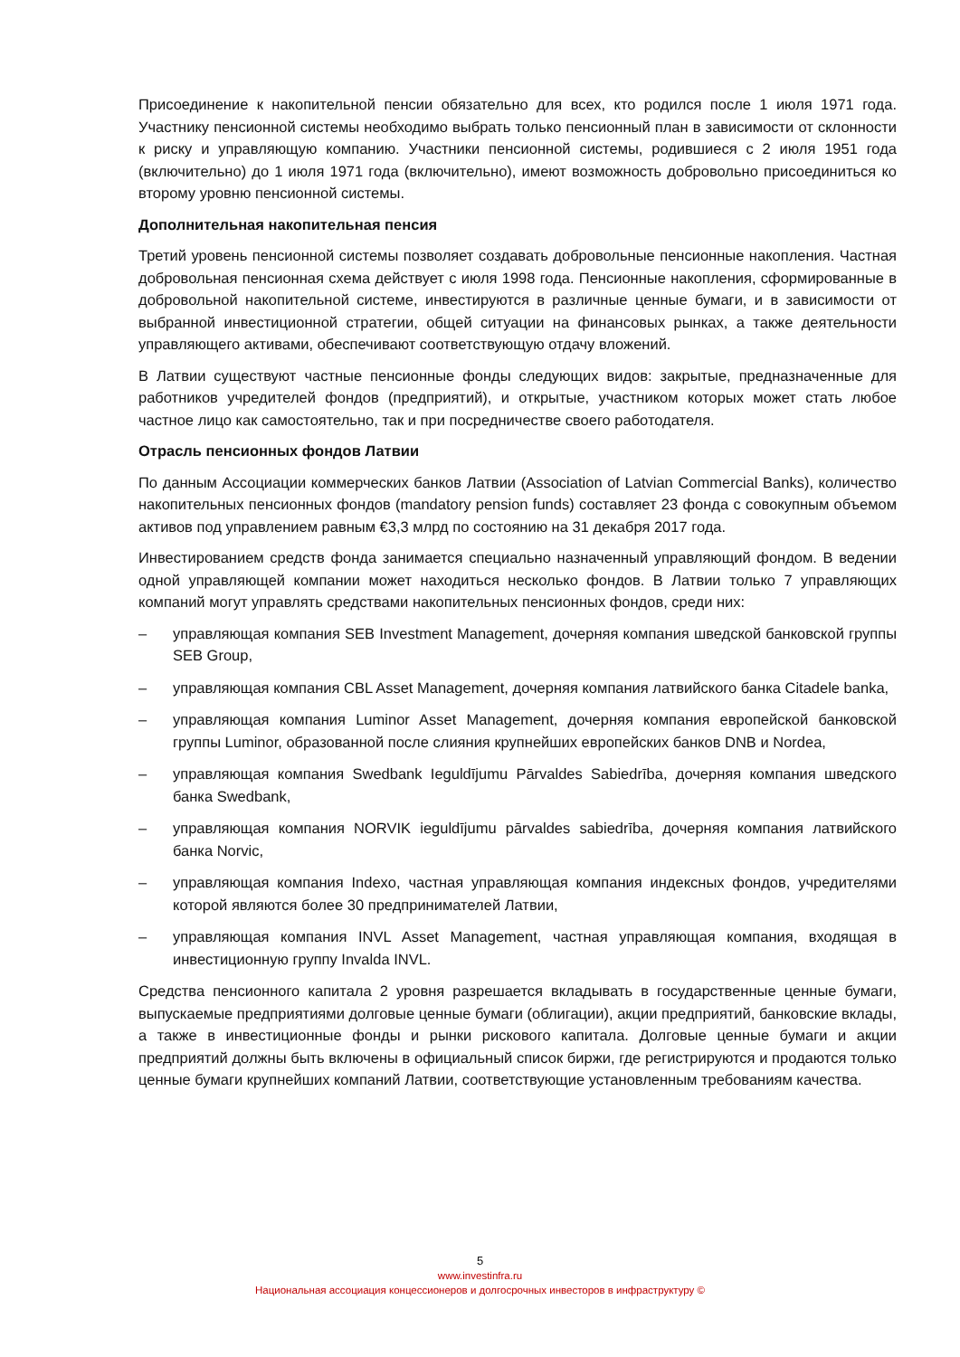Присоединение к накопительной пенсии обязательно для всех, кто родился после 1 июля 1971 года. Участнику пенсионной системы необходимо выбрать только пенсионный план в зависимости от склонности к риску и управляющую компанию. Участники пенсионной системы, родившиеся с 2 июля 1951 года (включительно) до 1 июля 1971 года (включительно), имеют возможность добровольно присоединиться ко второму уровню пенсионной системы.
Дополнительная накопительная пенсия
Третий уровень пенсионной системы позволяет создавать добровольные пенсионные накопления. Частная добровольная пенсионная схема действует с июля 1998 года. Пенсионные накопления, сформированные в добровольной накопительной системе, инвестируются в различные ценные бумаги, и в зависимости от выбранной инвестиционной стратегии, общей ситуации на финансовых рынках, а также деятельности управляющего активами, обеспечивают соответствующую отдачу вложений.
В Латвии существуют частные пенсионные фонды следующих видов: закрытые, предназначенные для работников учредителей фондов (предприятий), и открытые, участником которых может стать любое частное лицо как самостоятельно, так и при посредничестве своего работодателя.
Отрасль пенсионных фондов Латвии
По данным Ассоциации коммерческих банков Латвии (Association of Latvian Commercial Banks), количество накопительных пенсионных фондов (mandatory pension funds) составляет 23 фонда с совокупным объемом активов под управлением равным €3,3 млрд по состоянию на 31 декабря 2017 года.
Инвестированием средств фонда занимается специально назначенный управляющий фондом. В ведении одной управляющей компании может находиться несколько фондов. В Латвии только 7 управляющих компаний могут управлять средствами накопительных пенсионных фондов, среди них:
– управляющая компания SEB Investment Management, дочерняя компания шведской банковской группы SEB Group,
– управляющая компания CBL Asset Management, дочерняя компания латвийского банка Citadele banka,
– управляющая компания Luminor Asset Management, дочерняя компания европейской банковской группы Luminor, образованной после слияния крупнейших европейских банков DNB и Nordea,
– управляющая компания Swedbank Ieguldījumu Pārvaldes Sabiedrība, дочерняя компания шведского банка Swedbank,
– управляющая компания NORVIK ieguldījumu pārvaldes sabiedrība, дочерняя компания латвийского банка Norvic,
– управляющая компания Indexo, частная управляющая компания индексных фондов, учредителями которой являются более 30 предпринимателей Латвии,
– управляющая компания INVL Asset Management, частная управляющая компания, входящая в инвестиционную группу Invalda INVL.
Средства пенсионного капитала 2 уровня разрешается вкладывать в государственные ценные бумаги, выпускаемые предприятиями долговые ценные бумаги (облигации), акции предприятий, банковские вклады, а также в инвестиционные фонды и рынки рискового капитала. Долговые ценные бумаги и акции предприятий должны быть включены в официальный список биржи, где регистрируются и продаются только ценные бумаги крупнейших компаний Латвии, соответствующие установленным требованиям качества.
5
www.investinfra.ru
Национальная ассоциация концессионеров и долгосрочных инвесторов в инфраструктуру ©